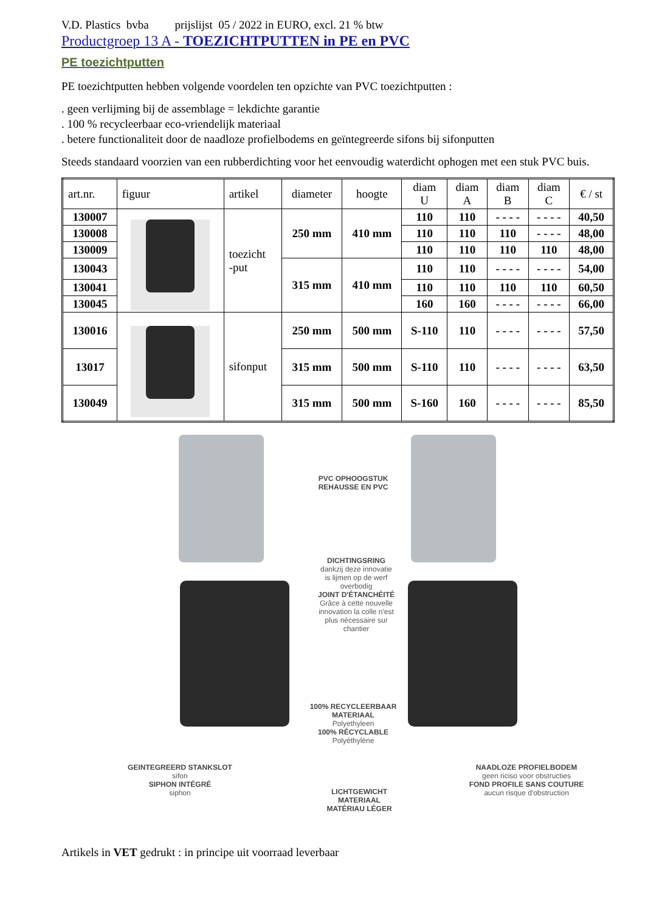V.D. Plastics bvba prijslijst 05 / 2022 in EURO, excl. 21 % btw
Productgroep 13 A - TOEZICHTPUTTEN in PE en PVC
PE toezichtputten
PE toezichtputten hebben volgende voordelen ten opzichte van PVC toezichtputten :
. geen verlijming bij de assemblage = lekdichte garantie
. 100 % recycleerbaar eco-vriendelijk materiaal
. betere functionaliteit door de naadloze profielbodems en geïntegreerde sifons bij sifonputten
Steeds standaard voorzien van een rubberdichting voor het eenvoudig waterdicht ophogen met een stuk PVC buis.
| art.nr. | figuur | artikel | diameter | hoogte | diam U | diam A | diam B | diam C | € / st |
| --- | --- | --- | --- | --- | --- | --- | --- | --- | --- |
| 130007 | | toezicht -put | 250 mm | 410 mm | 110 | 110 | - - - - | - - - - | 40,50 |
| 130008 | | | | | 110 | 110 | 110 | - - - - | 48,00 |
| 130009 | | | | | 110 | 110 | 110 | 110 | 48,00 |
| 130043 | | | 315 mm | 410 mm | 110 | 110 | - - - - | - - - - | 54,00 |
| 130041 | | | | | 110 | 110 | 110 | 110 | 60,50 |
| 130045 | | | | | 160 | 160 | - - - - | - - - - | 66,00 |
| 130016 | | sifonput | 250 mm | 500 mm | S-110 | 110 | - - - - | - - - - | 57,50 |
| 13017 | | | 315 mm | 500 mm | S-110 | 110 | - - - - | - - - - | 63,50 |
| 130049 | | | 315 mm | 500 mm | S-160 | 160 | - - - - | - - - - | 85,50 |
PVC OPHOOGSTUK
REHAUSSE EN PVC
DICHTINGSRING
dankzij deze innovatie
is lijmen op de werf
overbodig
JOINT D'ÉTANCHÉITÉ
Grâce à cette nouvelle
innovation la colle n'est
plus nécessaire sur
chantier
100% RECYCLEERBAAR
MATERIAAL
Polyethyleen
100% RÉCYCLABLE
Polyéthylène
GEINTEGREERD STANKSLOT
sifon
SIPHON INTÉGRÉ
siphon
LICHTGEWICHT
MATERIAAL
MATÉRIAU LÉGER
NAADLOZE PROFIELBODEM
geen riciso voor obstructies
FOND PROFILE SANS COUTURE
aucun risque d'obstruction
Artikels in VET gedrukt : in principe uit voorraad leverbaar